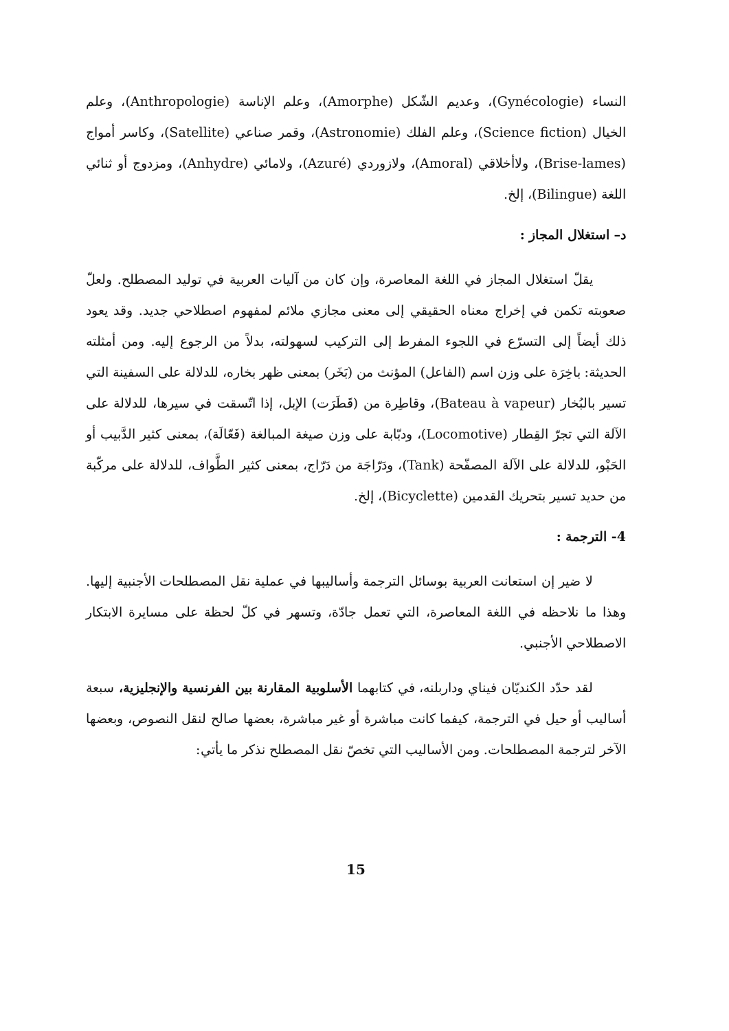النساء (Gynécologie)، وعديم الشّكل (Amorphe)، وعلم الإناسة (Anthropologie)، وعلم الخيال (Science fiction)، وعلم الفلك (Astronomie)، وقمر صناعي (Satellite)، وكاسر أمواج (Brise-lames)، ولاأخلاقي (Amoral)، ولازوردي (Azuré)، ولامائي (Anhydre)، ومزدوج أو ثنائي اللغة (Bilingue)، إلخ.
د– استغلال المجاز :
يقلّ استغلال المجاز في اللغة المعاصرة، وإن كان من آليات العربية في توليد المصطلح. ولعلّ صعوبته تكمن في إخراج معناه الحقيقي إلى معنى مجازي ملائم لمفهوم اصطلاحي جديد. وقد يعود ذلك أيضاً إلى التسرّع في اللجوء المفرط إلى التركيب لسهولته، بدلاً من الرجوع إليه. ومن أمثلته الحديثة: باخِرَة على وزن اسم (الفاعل) المؤنث من (بَخَر) بمعنى ظهر بخاره، للدلالة على السفينة التي تسير بالبُخار (Bateau à vapeur)، وقاطِرة من (قَطَرَت) الإبل، إذا اتّسقت في سيرها، للدلالة على الآلة التي تجرّ القِطار (Locomotive)، ودبّابة على وزن صيغة المبالغة (فَعّالَة)، بمعنى كثير الدَّبيب أو الحَبْو، للدلالة على الآلة المصفّحة (Tank)، ودَرّاجَة من دَرّاج، بمعنى كثير الطَّواف، للدلالة على مركّبة من حديد تسير بتحريك القدمين (Bicyclette)، إلخ.
4- الترجمة :
لا ضير إن استعانت العربية بوسائل الترجمة وأساليبها في عملية نقل المصطلحات الأجنبية إليها. وهذا ما نلاحظه في اللغة المعاصرة، التي تعمل جادّة، وتسهر في كلّ لحظة على مسايرة الابتكار الاصطلاحي الأجنبي.
لقد حدّد الكنديّان فيناي وداربلنه، في كتابهما الأسلوبية المقارنة بين الفرنسية والإنجليزية، سبعة أساليب أو حيل في الترجمة، كيفما كانت مباشرة أو غير مباشرة، بعضها صالح لنقل النصوص، وبعضها الآخر لترجمة المصطلحات. ومن الأساليب التي تخصّ نقل المصطلح نذكر ما يأتي:
15